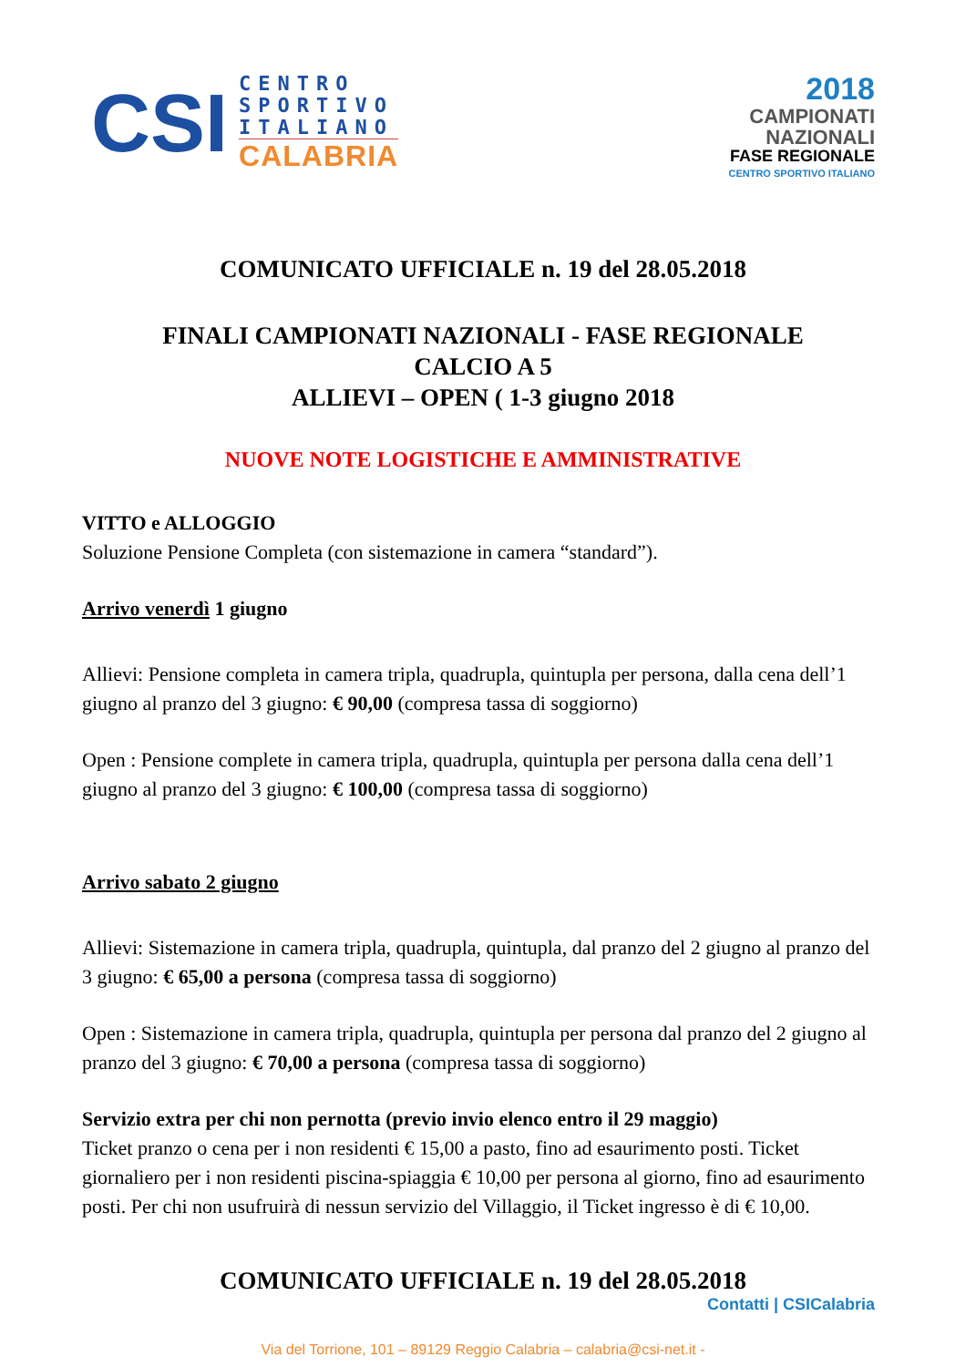CSI
CENTRO
SPORTIVO
ITALIANO
CALABRIA
2018
CAMPIONATI
NAZIONALI
FASE REGIONALE
CENTRO SPORTIVO ITALIANO
COMUNICATO UFFICIALE n. 19 del 28.05.2018
FINALI CAMPIONATI NAZIONALI - FASE REGIONALE
CALCIO A 5
ALLIEVI – OPEN ( 1-3 giugno 2018
NUOVE NOTE LOGISTICHE E AMMINISTRATIVE
VITTO e ALLOGGIO
Soluzione Pensione Completa (con sistemazione in camera “standard”).
Arrivo venerdì 1 giugno
Allievi: Pensione completa in camera tripla, quadrupla, quintupla per persona, dalla cena dell’1 giugno al pranzo del 3 giugno: € 90,00 (compresa tassa di soggiorno)
Open : Pensione complete in camera tripla, quadrupla, quintupla per persona dalla cena dell’1 giugno al pranzo del 3 giugno: € 100,00 (compresa tassa di soggiorno)
Arrivo sabato 2 giugno
Allievi: Sistemazione in camera tripla, quadrupla, quintupla, dal pranzo del 2 giugno al pranzo del 3 giugno: € 65,00 a persona (compresa tassa di soggiorno)
Open : Sistemazione in camera tripla, quadrupla, quintupla per persona dal pranzo del 2 giugno al pranzo del 3 giugno: € 70,00 a persona (compresa tassa di soggiorno)
Servizio extra per chi non pernotta (previo invio elenco entro il 29 maggio)
Ticket pranzo o cena per i non residenti € 15,00 a pasto, fino ad esaurimento posti. Ticket giornaliero per i non residenti piscina-spiaggia € 10,00 per persona al giorno, fino ad esaurimento posti. Per chi non usufruirà di nessun servizio del Villaggio, il Ticket ingresso è di € 10,00.
COMUNICATO UFFICIALE n. 19 del 28.05.2018
Contatti | CSICalabria
Via del Torrione, 101 – 89129 Reggio Calabria – calabria@csi-net.it -